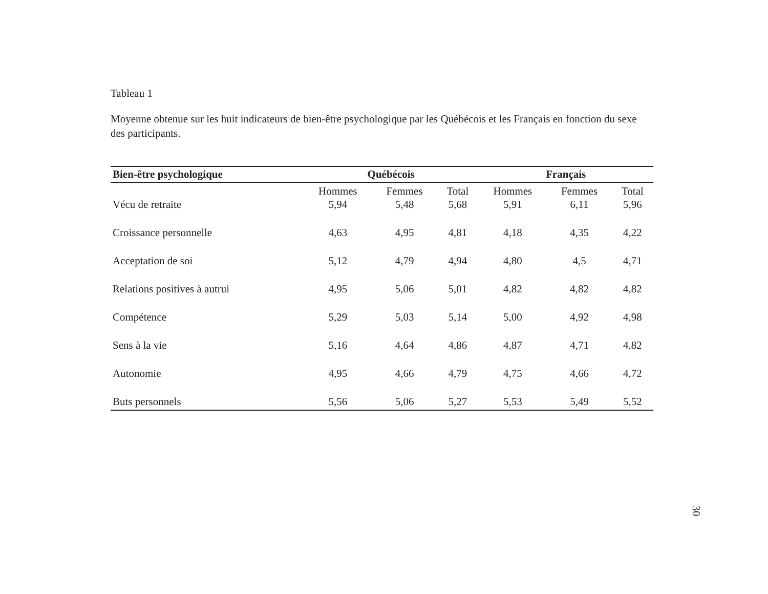Tableau 1
Moyenne obtenue sur les huit indicateurs de bien-être psychologique par les Québécois et les Français en fonction du sexe des participants.
| Bien-être psychologique | Québécois | | | Français | | |
| --- | --- | --- | --- | --- | --- | --- |
| | Hommes | Femmes | Total | Hommes | Femmes | Total |
| Vécu de retraite | 5,94 | 5,48 | 5,68 | 5,91 | 6,11 | 5,96 |
| Croissance personnelle | 4,63 | 4,95 | 4,81 | 4,18 | 4,35 | 4,22 |
| Acceptation de soi | 5,12 | 4,79 | 4,94 | 4,80 | 4,5 | 4,71 |
| Relations positives à autrui | 4,95 | 5,06 | 5,01 | 4,82 | 4,82 | 4,82 |
| Compétence | 5,29 | 5,03 | 5,14 | 5,00 | 4,92 | 4,98 |
| Sens à la vie | 5,16 | 4,64 | 4,86 | 4,87 | 4,71 | 4,82 |
| Autonomie | 4,95 | 4,66 | 4,79 | 4,75 | 4,66 | 4,72 |
| Buts personnels | 5,56 | 5,06 | 5,27 | 5,53 | 5,49 | 5,52 |
30